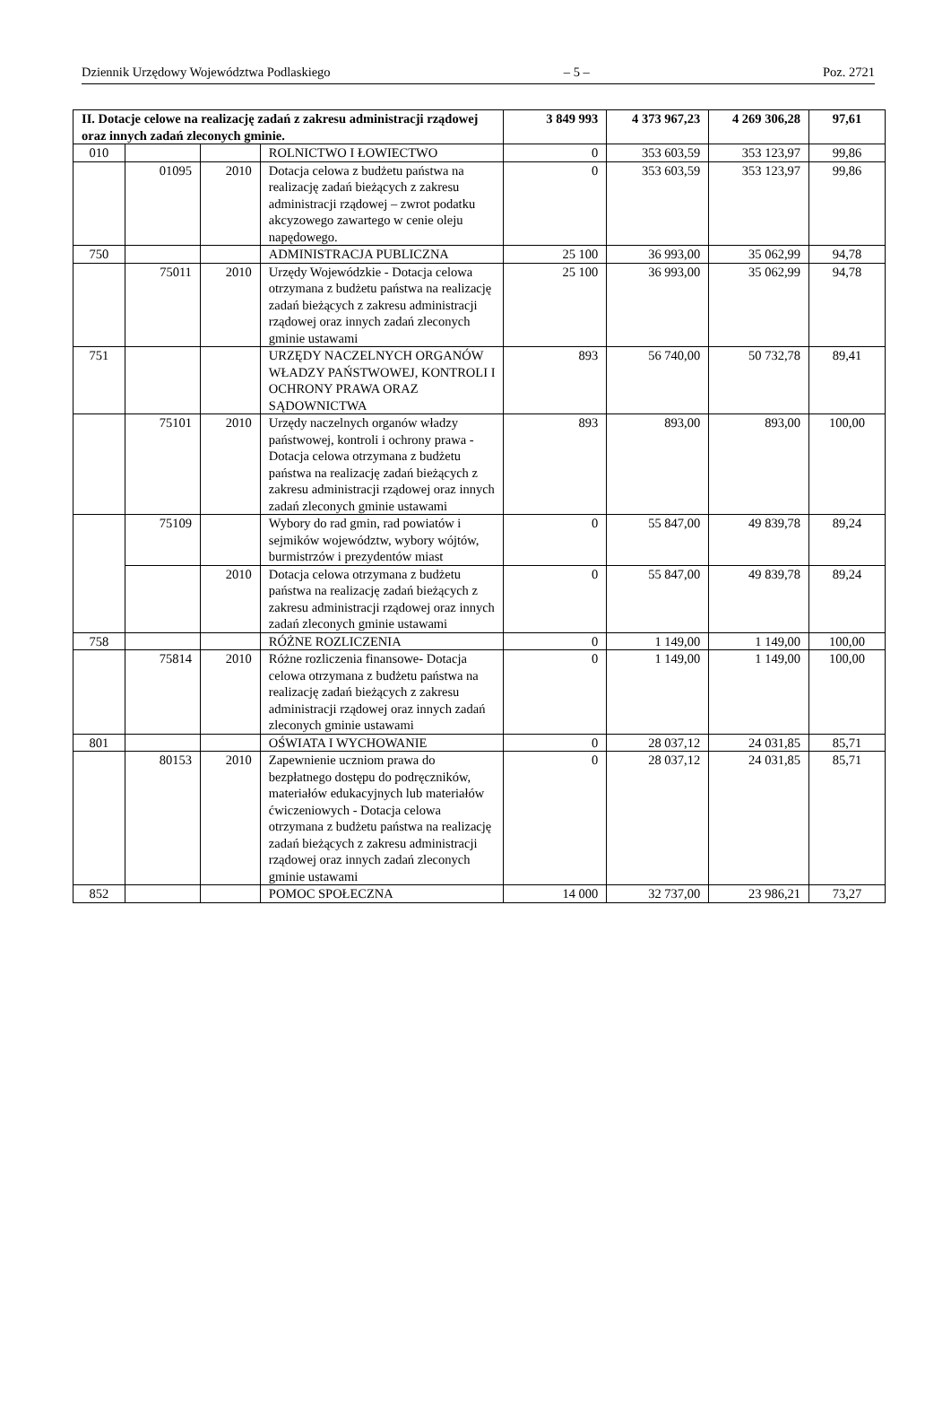Dziennik Urzędowy Województwa Podlaskiego – 5 – Poz. 2721
| II. Dotacje celowe na realizację zadań z zakresu administracji rządowej oraz innych zadań zleconych gminie. | | | | 3 849 993 | 4 373 967,23 | 4 269 306,28 | 97,61 |
| 010 | | | ROLNICTWO I ŁOWIECTWO | 0 | 353 603,59 | 353 123,97 | 99,86 |
| | 01095 | 2010 | Dotacja celowa z budżetu państwa na realizację zadań bieżących z zakresu administracji rządowej – zwrot podatku akcyzowego zawartego w cenie oleju napędowego. | 0 | 353 603,59 | 353 123,97 | 99,86 |
| 750 | | | ADMINISTRACJA PUBLICZNA | 25 100 | 36 993,00 | 35 062,99 | 94,78 |
| | 75011 | 2010 | Urzędy Wojewódzkie - Dotacja celowa otrzymana z budżetu państwa na realizację zadań bieżących z zakresu administracji rządowej oraz innych zadań zleconych gminie ustawami | 25 100 | 36 993,00 | 35 062,99 | 94,78 |
| 751 | | | URZĘDY NACZELNYCH ORGANÓW WŁADZY PAŃSTWOWEJ, KONTROLI I OCHRONY PRAWA ORAZ SĄDOWNICTWA | 893 | 56 740,00 | 50 732,78 | 89,41 |
| | 75101 | 2010 | Urzędy naczelnych organów władzy państwowej, kontroli i ochrony prawa - Dotacja celowa otrzymana z budżetu państwa na realizację zadań bieżących z zakresu administracji rządowej oraz innych zadań zleconych gminie ustawami | 893 | 893,00 | 893,00 | 100,00 |
| | 75109 | | Wybory do rad gmin, rad powiatów i sejmików województw, wybory wójtów, burmistrzów i prezydentów miast | 0 | 55 847,00 | 49 839,78 | 89,24 |
| | | 2010 | Dotacja celowa otrzymana z budżetu państwa na realizację zadań bieżących z zakresu administracji rządowej oraz innych zadań zleconych gminie ustawami | 0 | 55 847,00 | 49 839,78 | 89,24 |
| 758 | | | RÓŻNE ROZLICZENIA | 0 | 1 149,00 | 1 149,00 | 100,00 |
| | 75814 | 2010 | Różne rozliczenia finansowe- Dotacja celowa otrzymana z budżetu państwa na realizację zadań bieżących z zakresu administracji rządowej oraz innych zadań zleconych gminie ustawami | 0 | 1 149,00 | 1 149,00 | 100,00 |
| 801 | | | OŚWIATA I WYCHOWANIE | 0 | 28 037,12 | 24 031,85 | 85,71 |
| | 80153 | 2010 | Zapewnienie uczniom prawa do bezpłatnego dostępu do podręczników, materiałów edukacyjnych lub materiałów ćwiczeniowych - Dotacja celowa otrzymana z budżetu państwa na realizację zadań bieżących z zakresu administracji rządowej oraz innych zadań zleconych gminie ustawami | 0 | 28 037,12 | 24 031,85 | 85,71 |
| 852 | | | POMOC SPOŁECZNA | 14 000 | 32 737,00 | 23 986,21 | 73,27 |